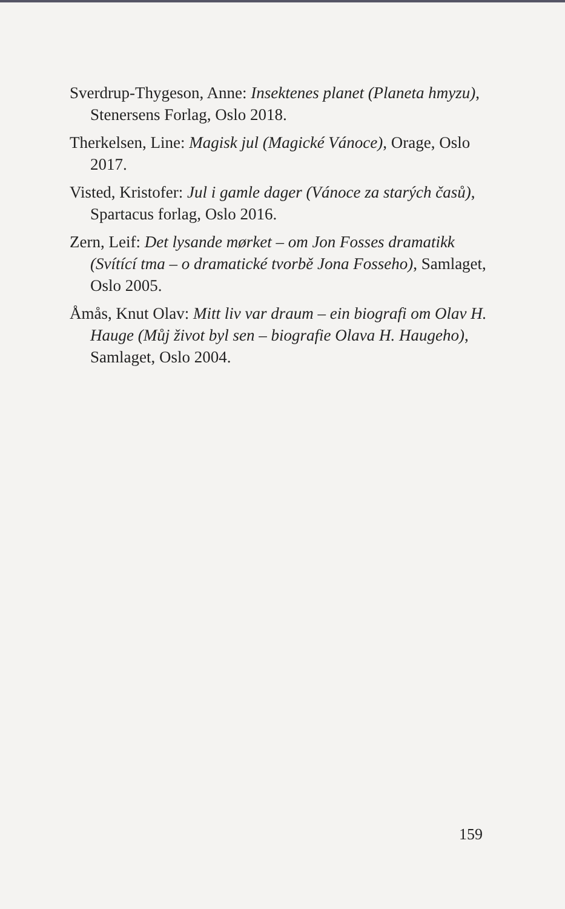Sverdrup-Thygeson, Anne: Insektenes planet (Planeta hmyzu), Stenersens Forlag, Oslo 2018.
Therkelsen, Line: Magisk jul (Magické Vánoce), Orage, Oslo 2017.
Visted, Kristofer: Jul i gamle dager (Vánoce za starých časů), Spartacus forlag, Oslo 2016.
Zern, Leif: Det lysande mørket – om Jon Fosses dramatikk (Svítící tma – o dramatické tvorbě Jona Fosseho), Samlaget, Oslo 2005.
Åmås, Knut Olav: Mitt liv var draum – ein biografi om Olav H. Hauge (Můj život byl sen – biografie Olava H. Haugeho), Samlaget, Oslo 2004.
159